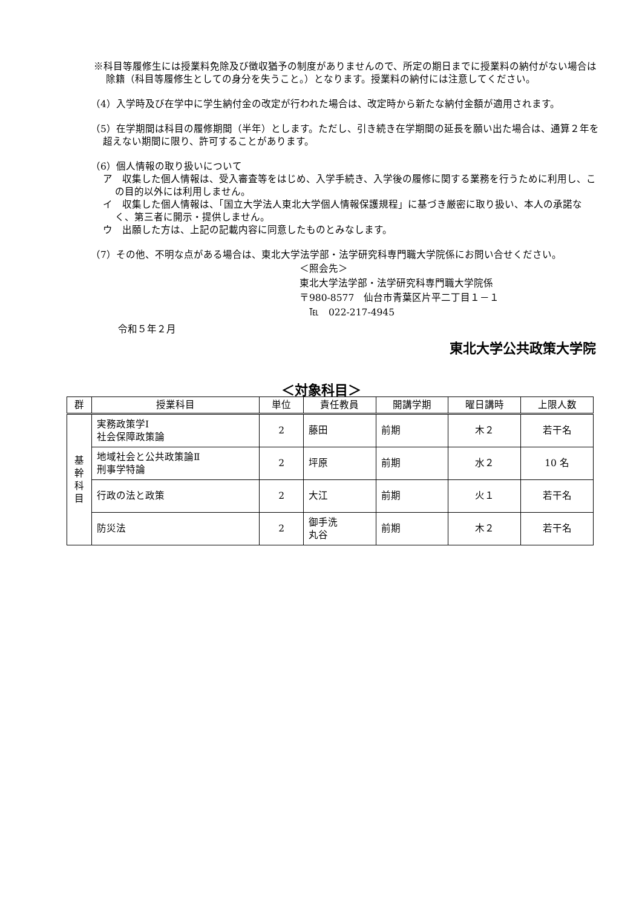※科目等履修生には授業料免除及び徴収猶予の制度がありませんので、所定の期日までに授業料の納付がない場合は除籍（科目等履修生としての身分を失うこと。）となります。授業料の納付には注意してください。
（4）入学時及び在学中に学生納付金の改定が行われた場合は、改定時から新たな納付金額が適用されます。
（5）在学期間は科目の履修期間（半年）とします。ただし、引き続き在学期間の延長を願い出た場合は、通算２年を超えない期間に限り、許可することがあります。
（6）個人情報の取り扱いについて
ア　収集した個人情報は、受入審査等をはじめ、入学手続き、入学後の履修に関する業務を行うために利用し、この目的以外には利用しません。
イ　収集した個人情報は、「国立大学法人東北大学個人情報保護規程」に基づき厳密に取り扱い、本人の承諾なく、第三者に開示・提供しません。
ウ　出願した方は、上記の記載内容に同意したものとみなします。
（7）その他、不明な点がある場合は、東北大学法学部・法学研究科専門職大学院係にお問い合せください。
＜照会先＞
東北大学法学部・法学研究科専門職大学院係
〒980-8577　仙台市青葉区片平二丁目１－１
　℡　022-217-4945
令和５年２月
東北大学公共政策大学院
＜対象科目＞
| 群 | 授業科目 | 単位 | 責任教員 | 開講学期 | 曜日講時 | 上限人数 |
| --- | --- | --- | --- | --- | --- | --- |
| 基 幹 科 目 | 実務政策学Ⅰ 社会保障政策論 | 2 | 藤田 | 前期 | 木２ | 若干名 |
| | 地域社会と公共政策論Ⅱ 刑事学特論 | 2 | 坪原 | 前期 | 水２ | 10 名 |
| | 行政の法と政策 | 2 | 大江 | 前期 | 火１ | 若干名 |
| | 防災法 | 2 | 御手洗 丸谷 | 前期 | 木２ | 若干名 |